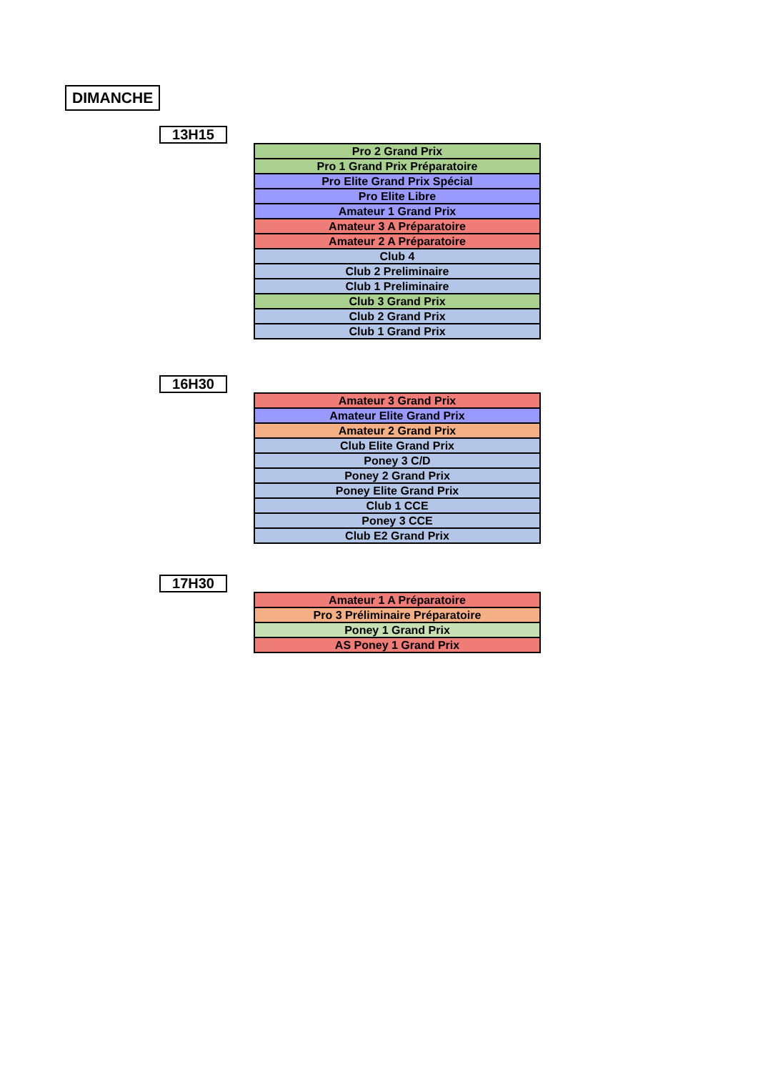DIMANCHE
13H15
| Pro 2 Grand Prix |
| Pro 1 Grand Prix Préparatoire |
| Pro Elite Grand Prix Spécial |
| Pro Elite Libre |
| Amateur 1 Grand Prix |
| Amateur 3 A Préparatoire |
| Amateur 2 A Préparatoire |
| Club 4 |
| Club 2 Preliminaire |
| Club 1 Preliminaire |
| Club 3 Grand Prix |
| Club 2 Grand Prix |
| Club 1 Grand Prix |
16H30
| Amateur 3 Grand Prix |
| Amateur Elite Grand Prix |
| Amateur 2 Grand Prix |
| Club Elite Grand Prix |
| Poney 3 C/D |
| Poney 2 Grand Prix |
| Poney Elite Grand Prix |
| Club 1 CCE |
| Poney 3 CCE |
| Club E2 Grand Prix |
17H30
| Amateur 1 A Préparatoire |
| Pro 3 Préliminaire Préparatoire |
| Poney 1 Grand Prix |
| AS Poney 1 Grand Prix |